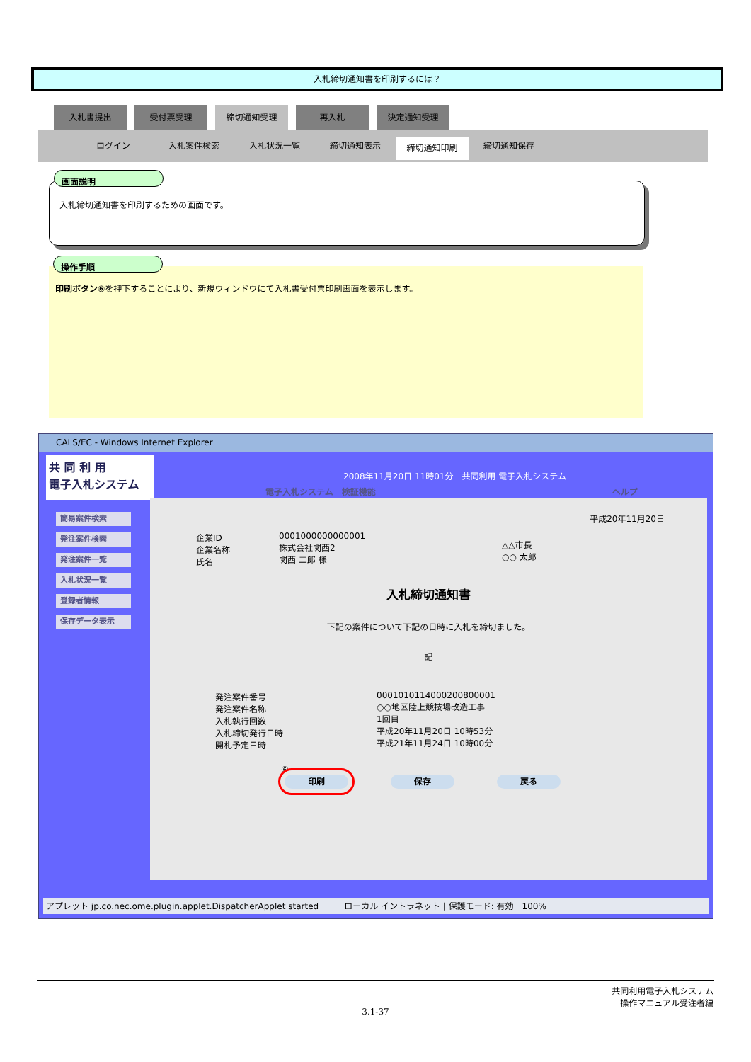入札締切通知書を印刷するには？
入札書提出 受付票受理 締切通知受理 再入札 決定通知受理
ログイン 入札案件検索 入札状況一覧 締切通知表示
締切通知印刷
締切通知保存
入札締切通知書を印刷するための画面です。
画面説明
印刷ボタン⑥を押下することにより、新規ウィンドウにて入札書受付票印刷画面を表示します。
操作手順
CALS/EC - Windows Internet Explorer
共 同 利 用
電子入札システム
2008年11月20日 11時01分　共同利用 電子入札システム
電子入札システム　検証機能 ヘルプ
簡易案件検索
発注案件検索
発注案件一覧
入札状況一覧
登録者情報
保存データ表示
平成20年11月20日
企業ID
企業名称
氏名
0001000000000001
株式会社関西2
関西 二郎 様
△△市長
○○ 太郎
入札締切通知書
下記の案件について下記の日時に入札を締切ました。
記
発注案件番号
発注案件名称
入札執行回数
入札締切発行日時
開札予定日時
0001010114000200800001
○○地区陸上競技場改造工事
1回目
平成20年11月20日 10時53分
平成21年11月24日 10時00分
⑥
印刷 保存 戻る
アプレット jp.co.nec.ome.plugin.applet.DispatcherApplet started　　　ローカル イントラネット | 保護モード: 有効　100%
共同利用電子入札システム
操作マニュアル受注者編
3.1-37